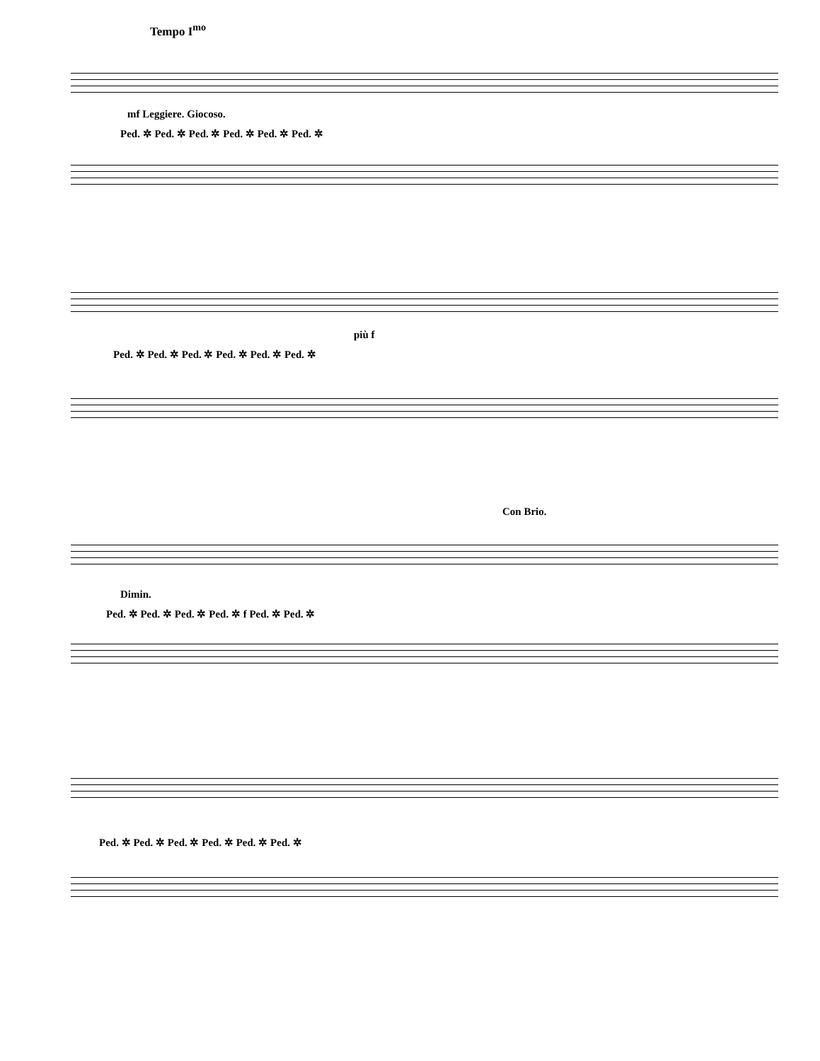Tempo I<sup>mo</sup>
mf Leggiere. Giocoso.
Ped. ✲ Ped. ✲ Ped. ✲ Ped. ✲ Ped. ✲ Ped. ✲
più f
Ped. ✲ Ped. ✲ Ped. ✲ Ped. ✲ Ped. ✲ Ped. ✲
Con Brio.
Dimin.
Ped. ✲ Ped. ✲ Ped. ✲ Ped. ✲ f Ped. ✲ Ped. ✲
Ped. ✲ Ped. ✲ Ped. ✲ Ped. ✲ Ped. ✲ Ped. ✲